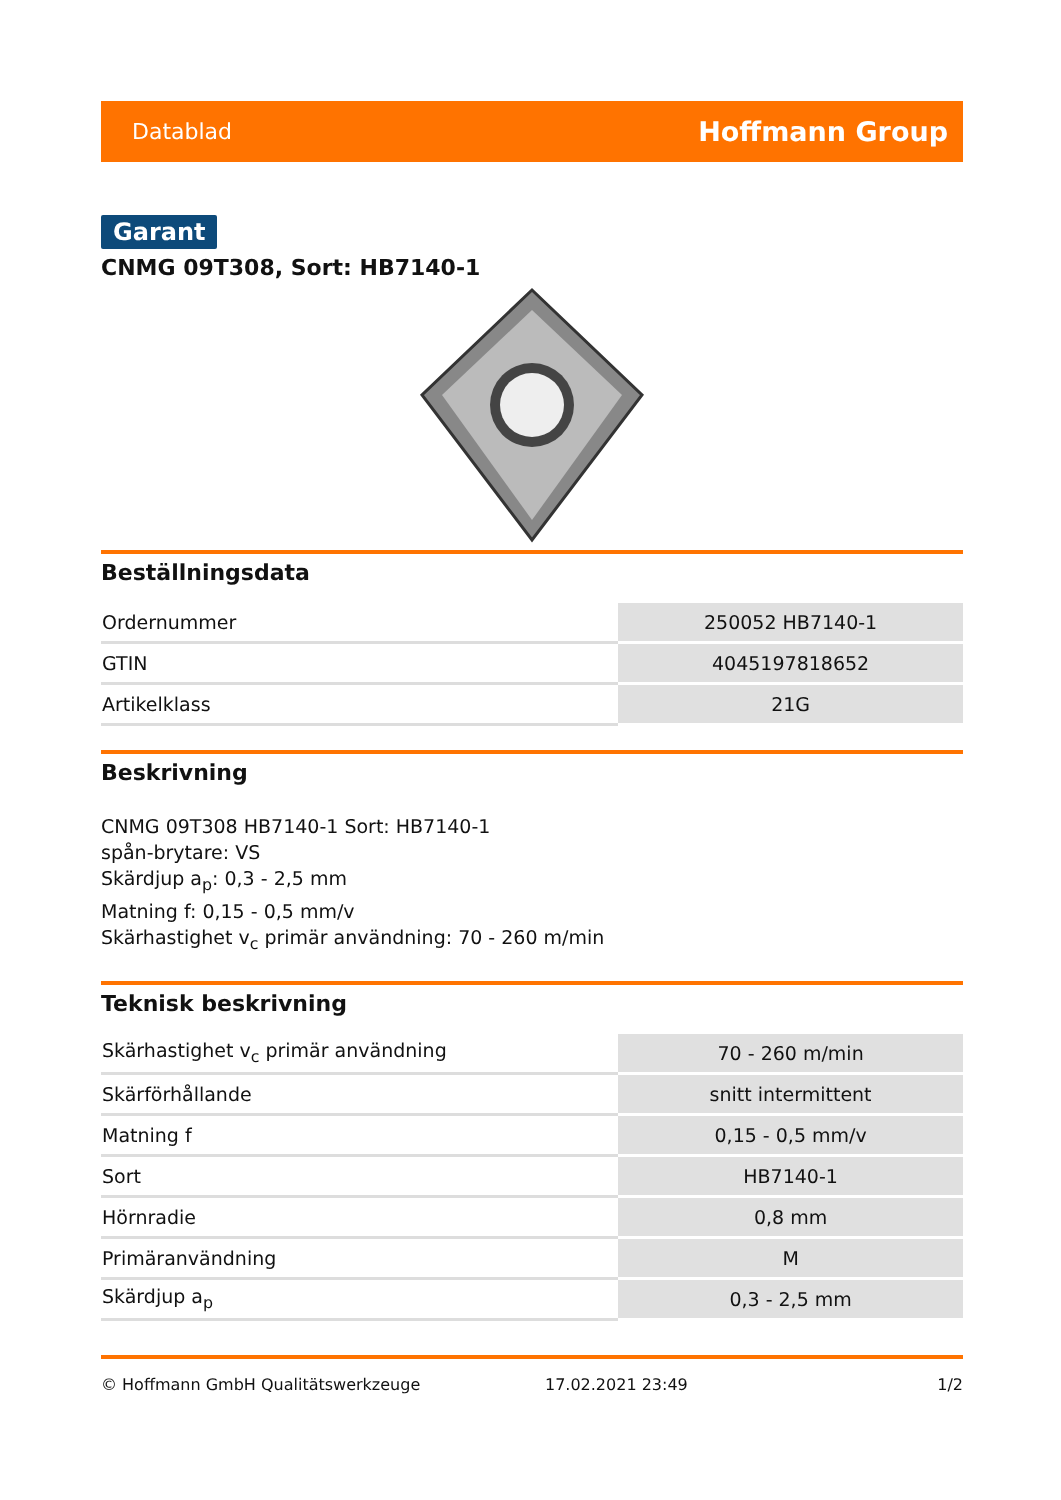Datablad Hoffmann Group
Garant
CNMG 09T308, Sort: HB7140-1
Beställningsdata
| Ordernummer | 250052 HB7140-1 |
| GTIN | 4045197818652 |
| Artikelklass | 21G |
Beskrivning
CNMG 09T308 HB7140-1 Sort: HB7140-1
spån-brytare: VS
Skärdjup a<sub>p</sub>: 0,3 - 2,5 mm
Matning f: 0,15 - 0,5 mm/v
Skärhastighet v<sub>c</sub> primär användning: 70 - 260 m/min
Teknisk beskrivning
| Skärhastighet v<sub>c</sub> primär användning | 70 - 260 m/min |
| Skärförhållande | snitt intermittent |
| Matning f | 0,15 - 0,5 mm/v |
| Sort | HB7140-1 |
| Hörnradie | 0,8 mm |
| Primäranvändning | M |
| Skärdjup a<sub>p</sub> | 0,3 - 2,5 mm |
© Hoffmann GmbH Qualitätswerkzeuge 17.02.2021 23:49 1/2